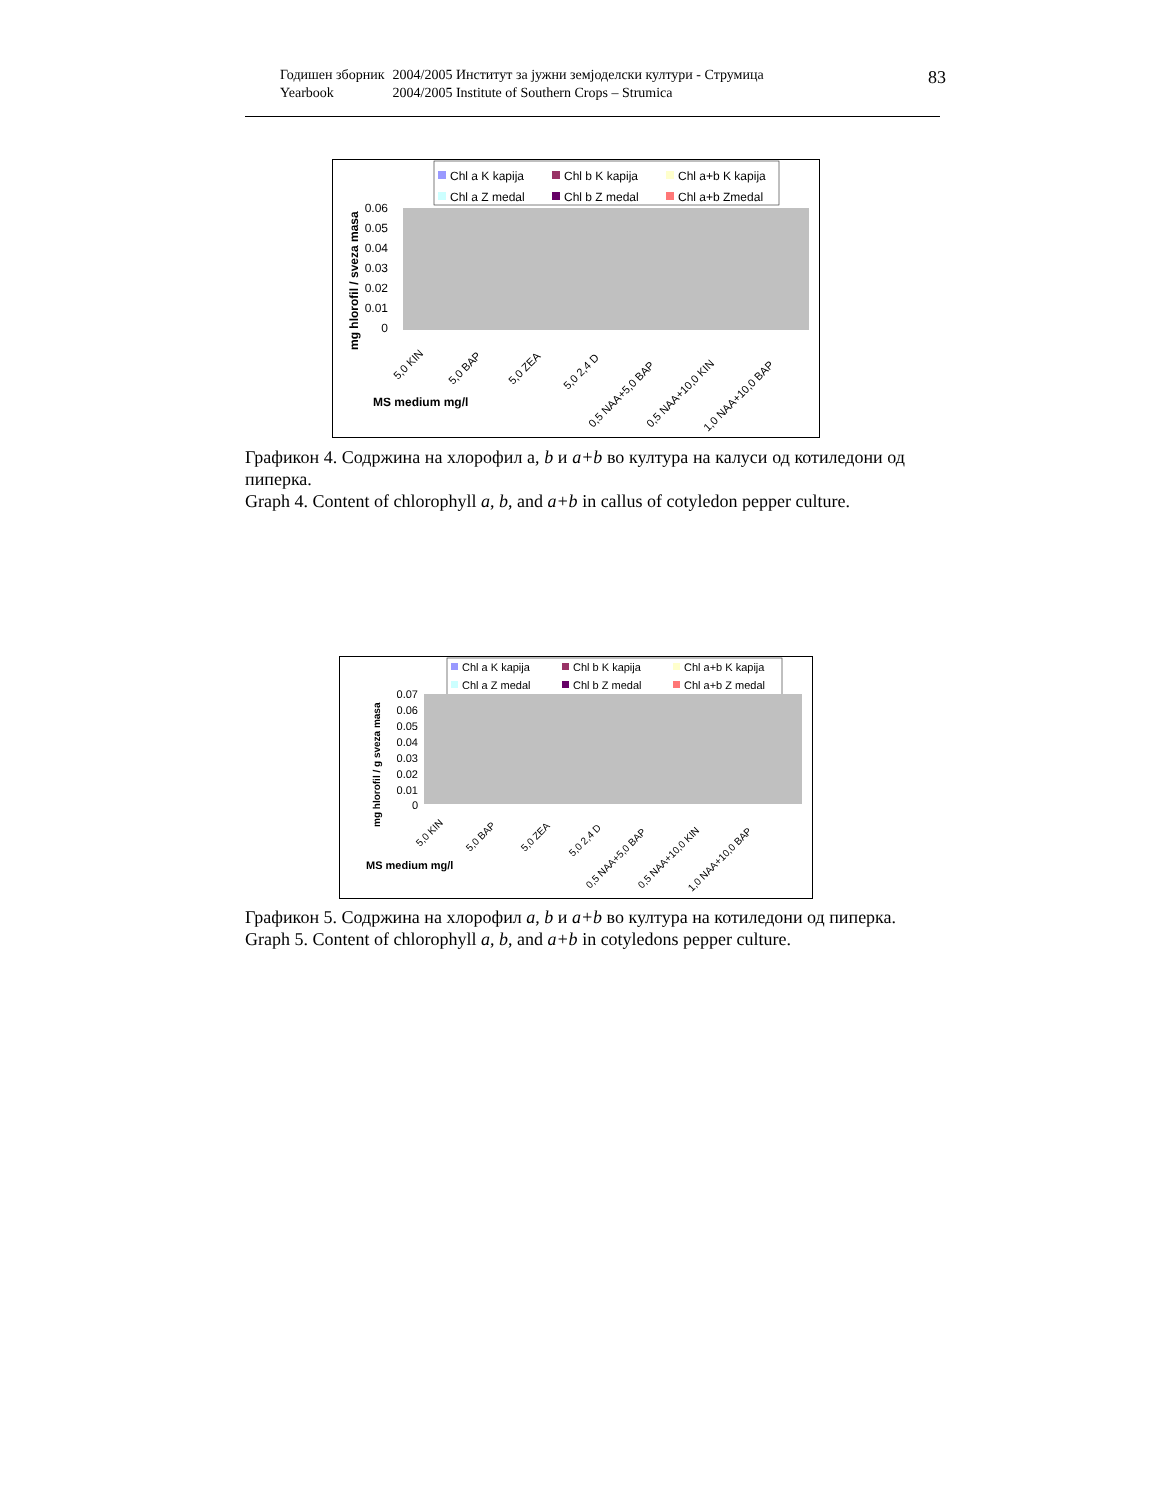| Годишен зборник | 2004/2005 Институт за јужни земјоделски култури - Струмица |
| Yearbook | 2004/2005 Institute of Southern Crops – Strumica |
83
Chl a K kapija
Chl b K kapija
Chl a+b K kapija
Chl a Z medal
Chl b Z medal
Chl a+b Zmedal
0.06
0.05
0.04
0.03
0.02
0.01
0
mg hlorofil / sveza masa
MS medium mg/l
5,0 KIN
5,0 BAP
5,0 ZEA
5,0 2,4 D
0,5 NAA+5,0 BAP
0,5 NAA+10,0 KIN
1,0 NAA+10,0 BAP
Графикон 4. Содржина на хлорофил а, b и a+b во култура на калуси од котиледони од пиперка.
Graph 4. Content of chlorophyll a, b, and a+b in callus of cotyledon pepper culture.
Chl a K kapija
Chl b K kapija
Chl a+b K kapija
Chl a Z medal
Chl b Z medal
Chl a+b Z medal
0.07
0.06
0.05
0.04
0.03
0.02
0.01
0
mg hlorofil / g sveza masa
MS medium mg/l
5,0 KIN
5,0 BAP
5,0 ZEA
5,0 2,4 D
0,5 NAA+5,0 BAP
0,5 NAA+10,0 KIN
1,0 NAA+10,0 BAP
Графикон 5. Содржина на хлорофил a, b и a+b во култура на котиледони од пиперка.
Graph 5. Content of chlorophyll a, b, and a+b in cotyledons pepper culture.